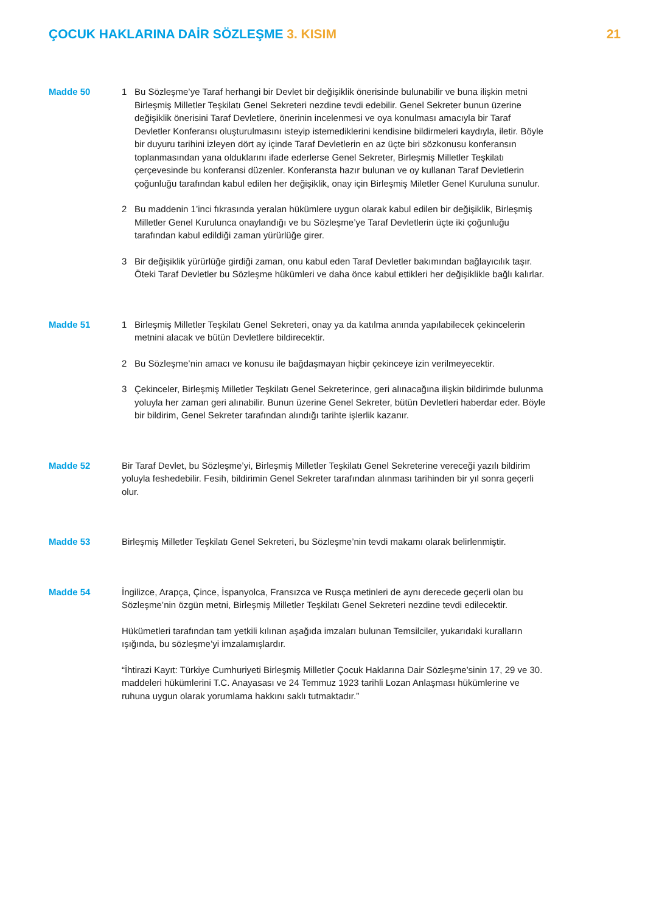ÇOCUK HAKLARINA DAİR SÖZLEŞME 3. KISIM
21
Madde 50 1 Bu Sözleşme’ye Taraf herhangi bir Devlet bir değişiklik önerisinde bulunabilir ve buna ilişkin metni Birleşmiş Milletler Teşkilatı Genel Sekreteri nezdine tevdi edebilir. Genel Sekreter bunun üzerine değişiklik önerisini Taraf Devletlere, önerinin incelenmesi ve oya konulması amacıyla bir Taraf Devletler Konferansı oluşturulmasını isteyip istemediklerini kendisine bildirmeleri kaydıyla, iletir. Böyle bir duyuru tarihini izleyen dört ay içinde Taraf Devletlerin en az üçte biri sözkonusu konferansın toplanmasından yana olduklarını ifade ederlerse Genel Sekreter, Birleşmiş Milletler Teşkilatı çerçevesinde bu konferansi düzenler. Konferansta hazır bulunan ve oy kullanan Taraf Devletlerin çoğunluğu tarafından kabul edilen her değişiklik, onay için Birleşmiş Miletler Genel Kuruluna sunulur.
2 Bu maddenin 1’inci fıkrasında yeralan hükümlere uygun olarak kabul edilen bir değişiklik, Birleşmiş Milletler Genel Kurulunca onaylandığı ve bu Sözleşme’ye Taraf Devletlerin üçte iki çoğunluğu tarafından kabul edildiği zaman yürürlüğe girer.
3 Bir değişiklik yürürlüğe girdiği zaman, onu kabul eden Taraf Devletler bakımından bağlayıcılık taşır. Öteki Taraf Devletler bu Sözleşme hükümleri ve daha önce kabul ettikleri her değişiklikle bağlı kalırlar.
Madde 51 1 Birleşmiş Milletler Teşkilatı Genel Sekreteri, onay ya da katılma anında yapılabilecek çekincelerin metnini alacak ve bütün Devletlere bildirecektir.
2 Bu Sözleşme’nin amacı ve konusu ile bağdaşmayan hiçbir çekinceye izin verilmeyecektir.
3 Çekinceler, Birleşmiş Milletler Teşkilatı Genel Sekreterince, geri alınacağına ilişkin bildirimde bulunma yoluyla her zaman geri alınabilir. Bunun üzerine Genel Sekreter, bütün Devletleri haberdar eder. Böyle bir bildirim, Genel Sekreter tarafından alındığı tarihte işlerlik kazanır.
Madde 52 Bir Taraf Devlet, bu Sözleşme’yi, Birleşmiş Milletler Teşkilatı Genel Sekreterine vereceği yazılı bildirim yoluyla feshedebilir. Fesih, bildirimin Genel Sekreter tarafından alınması tarihinden bir yıl sonra geçerli olur.
Madde 53 Birleşmiş Milletler Teşkilatı Genel Sekreteri, bu Sözleşme’nin tevdi makamı olarak belirlenmiştir.
Madde 54 İngilizce, Arapça, Çince, İspanyolca, Fransızca ve Rusça metinleri de aynı derecede geçerli olan bu Sözleşme’nin özgün metni, Birleşmiş Milletler Teşkilatı Genel Sekreteri nezdine tevdi edilecektir.
Hükümetleri tarafından tam yetkili kılınan aşağıda imzaları bulunan Temsilciler, yukarıdaki kuralların ışığında, bu sözleşme’yi imzalamışlardır.
“İhtirazi Kayıt: Türkiye Cumhuriyeti Birleşmiş Milletler Çocuk Haklarına Dair Sözleşme’sinin 17, 29 ve 30. maddeleri hükümlerini T.C. Anayasası ve 24 Temmuz 1923 tarihli Lozan Anlaşması hükümlerine ve ruhuna uygun olarak yorumlama hakkını saklı tutmaktadır.”